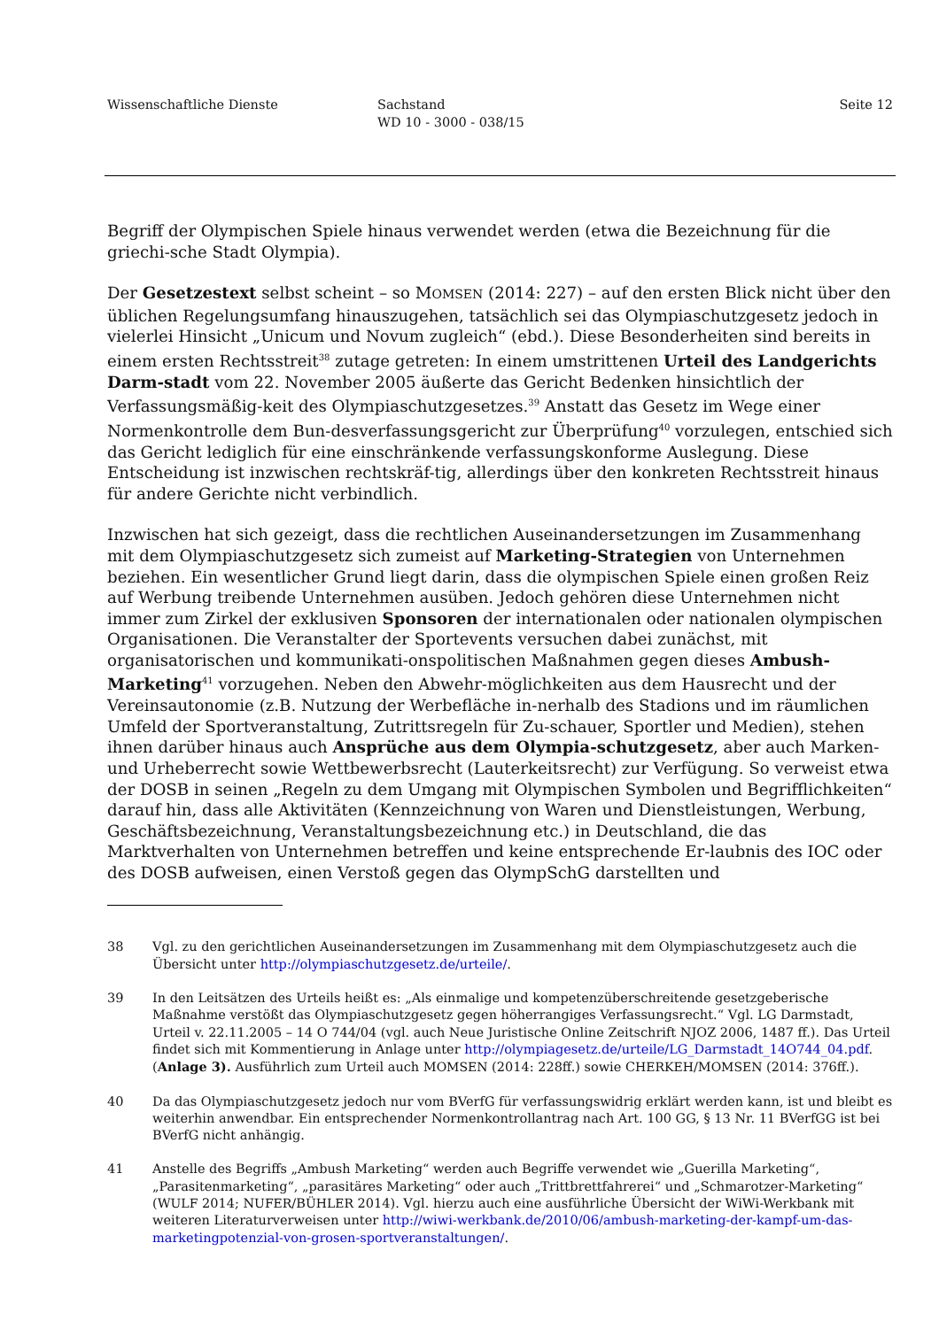Wissenschaftliche Dienste Sachstand
WD 10 - 3000 - 038/15
Seite 12
Begriff der Olympischen Spiele hinaus verwendet werden (etwa die Bezeichnung für die griechi-sche Stadt Olympia).
Der Gesetzestext selbst scheint – so MOMSEN (2014: 227) – auf den ersten Blick nicht über den üblichen Regelungsumfang hinauszugehen, tatsächlich sei das Olympiaschutzgesetz jedoch in vielerlei Hinsicht „Unicum und Novum zugleich“ (ebd.). Diese Besonderheiten sind bereits in einem ersten Rechtsstreit<sup>38</sup> zutage getreten: In einem umstrittenen Urteil des Landgerichts Darm-stadt vom 22. November 2005 äußerte das Gericht Bedenken hinsichtlich der Verfassungsmäßig-keit des Olympiaschutzgesetzes.<sup>39</sup> Anstatt das Gesetz im Wege einer Normenkontrolle dem Bun-desverfassungsgericht zur Überprüfung<sup>40</sup> vorzulegen, entschied sich das Gericht lediglich für eine einschränkende verfassungskonforme Auslegung. Diese Entscheidung ist inzwischen rechtskräf-tig, allerdings über den konkreten Rechtsstreit hinaus für andere Gerichte nicht verbindlich.
Inzwischen hat sich gezeigt, dass die rechtlichen Auseinandersetzungen im Zusammenhang mit dem Olympiaschutzgesetz sich zumeist auf Marketing-Strategien von Unternehmen beziehen. Ein wesentlicher Grund liegt darin, dass die olympischen Spiele einen großen Reiz auf Werbung treibende Unternehmen ausüben. Jedoch gehören diese Unternehmen nicht immer zum Zirkel der exklusiven Sponsoren der internationalen oder nationalen olympischen Organisationen. Die Veranstalter der Sportevents versuchen dabei zunächst, mit organisatorischen und kommunikati-onspolitischen Maßnahmen gegen dieses Ambush-Marketing<sup>41</sup> vorzugehen. Neben den Abwehr-möglichkeiten aus dem Hausrecht und der Vereinsautonomie (z.B. Nutzung der Werbefläche in-nerhalb des Stadions und im räumlichen Umfeld der Sportveranstaltung, Zutrittsregeln für Zu-schauer, Sportler und Medien), stehen ihnen darüber hinaus auch Ansprüche aus dem Olympia-schutzgesetz, aber auch Marken- und Urheberrecht sowie Wettbewerbsrecht (Lauterkeitsrecht) zur Verfügung. So verweist etwa der DOSB in seinen „Regeln zu dem Umgang mit Olympischen Symbolen und Begrifflichkeiten“ darauf hin, dass alle Aktivitäten (Kennzeichnung von Waren und Dienstleistungen, Werbung, Geschäftsbezeichnung, Veranstaltungsbezeichnung etc.) in Deutschland, die das Marktverhalten von Unternehmen betreffen und keine entsprechende Er-laubnis des IOC oder des DOSB aufweisen, einen Verstoß gegen das OlympSchG darstellten und
38 Vgl. zu den gerichtlichen Auseinandersetzungen im Zusammenhang mit dem Olympiaschutzgesetz auch die Übersicht unter http://olympiaschutzgesetz.de/urteile/.
39 In den Leitsätzen des Urteils heißt es: „Als einmalige und kompetenzüberschreitende gesetzgeberische Maßnahme verstößt das Olympiaschutzgesetz gegen höherrangiges Verfassungsrecht.“ Vgl. LG Darmstadt, Urteil v. 22.11.2005 – 14 O 744/04 (vgl. auch Neue Juristische Online Zeitschrift NJOZ 2006, 1487 ff.). Das Urteil findet sich mit Kommentierung in Anlage unter http://olympiagesetz.de/urteile/LG_Darmstadt_14O744_04.pdf. (Anlage 3). Ausführlich zum Urteil auch MOMSEN (2014: 228ff.) sowie CHERKEH/MOMSEN (2014: 376ff.).
40 Da das Olympiaschutzgesetz jedoch nur vom BVerfG für verfassungswidrig erklärt werden kann, ist und bleibt es weiterhin anwendbar. Ein entsprechender Normenkontrollantrag nach Art. 100 GG, § 13 Nr. 11 BVerfGG ist bei BVerfG nicht anhängig.
41 Anstelle des Begriffs „Ambush Marketing“ werden auch Begriffe verwendet wie „Guerilla Marketing“, „Parasitenmarketing“, „parasitäres Marketing“ oder auch „Trittbrettfahrerei“ und „Schmarotzer-Marketing“ (WULF 2014; NUFER/BÜHLER 2014). Vgl. hierzu auch eine ausführliche Übersicht der WiWi-Werkbank mit weiteren Literaturverweisen unter http://wiwi-werkbank.de/2010/06/ambush-marketing-der-kampf-um-das-marketingpotenzial-von-grosen-sportveranstaltungen/.